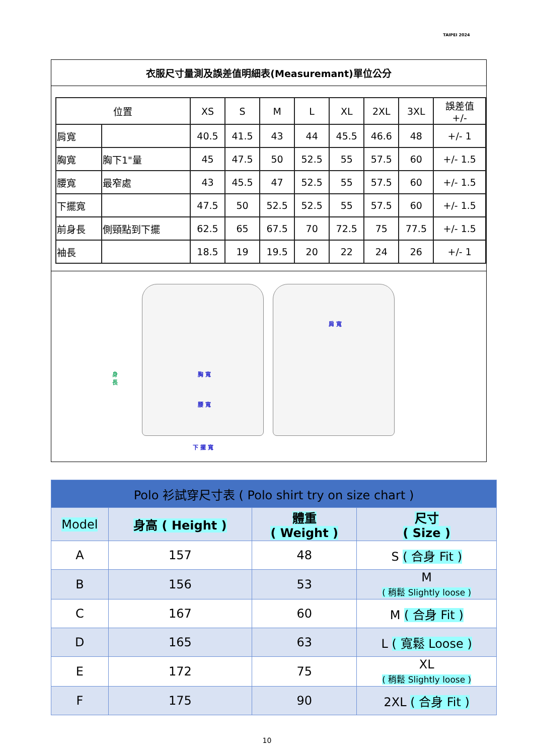TAIPEI 2024
衣服尺寸量測及誤差值明細表(Measuremant)單位公分
| 位置 | | XS | S | M | L | XL | 2XL | 3XL | 誤差值 +/- |
| --- | --- | --- | --- | --- | --- | --- | --- | --- | --- |
| 肩寬 | | 40.5 | 41.5 | 43 | 44 | 45.5 | 46.6 | 48 | +/- 1 |
| 胸寬 | 胸下1"量 | 45 | 47.5 | 50 | 52.5 | 55 | 57.5 | 60 | +/- 1.5 |
| 腰寬 | 最窄處 | 43 | 45.5 | 47 | 52.5 | 55 | 57.5 | 60 | +/- 1.5 |
| 下擺寬 | | 47.5 | 50 | 52.5 | 52.5 | 55 | 57.5 | 60 | +/- 1.5 |
| 前身長 | 側頸點到下擺 | 62.5 | 65 | 67.5 | 70 | 72.5 | 75 | 77.5 | +/- 1.5 |
| 袖長 | | 18.5 | 19 | 19.5 | 20 | 22 | 24 | 26 | +/- 1 |
身
長
胸 寬
腰 寬
下 擺 寬
肩 寬
| Polo 衫試穿尺寸表 ( Polo shirt try on size chart ) | | | |
| Model | 身高 ( Height ) | 體重 ( Weight ) | 尺寸 ( Size ) |
| A | 157 | 48 | S ( 合身 Fit ) |
| B | 156 | 53 | M ( 稍鬆 Slightly loose ) |
| C | 167 | 60 | M ( 合身 Fit ) |
| D | 165 | 63 | L ( 寬鬆 Loose ) |
| E | 172 | 75 | XL ( 稍鬆 Slightly loose ) |
| F | 175 | 90 | 2XL ( 合身 Fit ) |
10